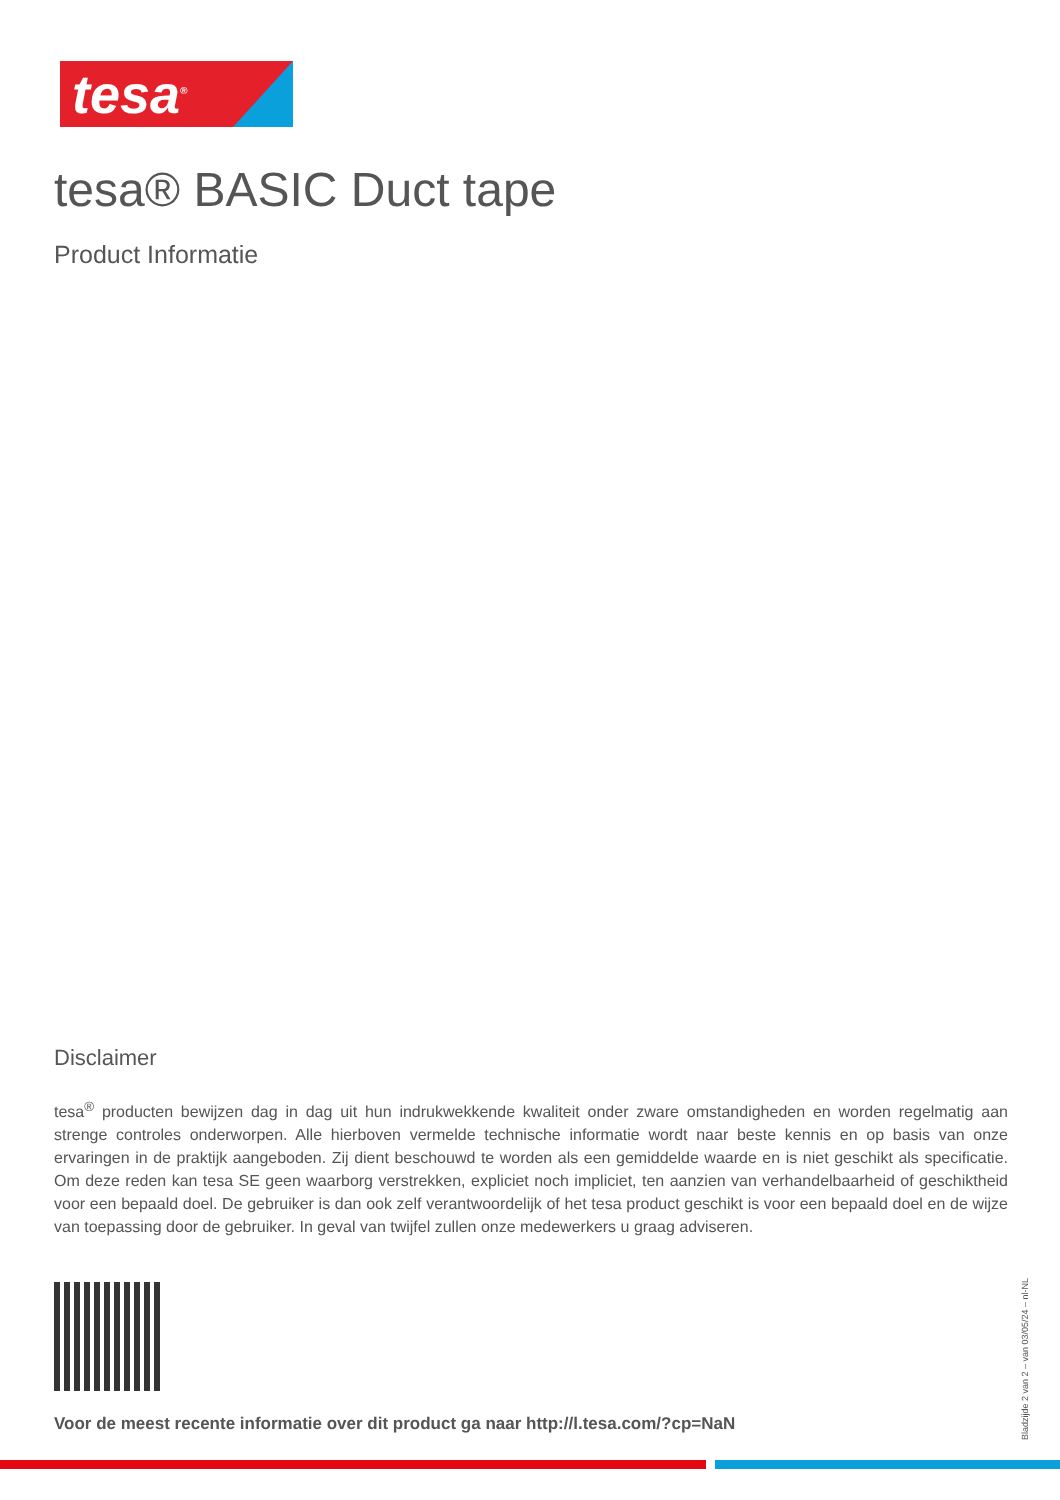tesa<sup>®</sup>
tesa® BASIC Duct tape
Product Informatie
Disclaimer
tesa<sup>®</sup> producten bewijzen dag in dag uit hun indrukwekkende kwaliteit onder zware omstandigheden en worden regelmatig aan strenge controles onderworpen. Alle hierboven vermelde technische informatie wordt naar beste kennis en op basis van onze ervaringen in de praktijk aangeboden. Zij dient beschouwd te worden als een gemiddelde waarde en is niet geschikt als specificatie. Om deze reden kan tesa SE geen waarborg verstrekken, expliciet noch impliciet, ten aanzien van verhandelbaarheid of geschiktheid voor een bepaald doel. De gebruiker is dan ook zelf verantwoordelijk of het tesa product geschikt is voor een bepaald doel en de wijze van toepassing door de gebruiker. In geval van twijfel zullen onze medewerkers u graag adviseren.
Voor de meest recente informatie over dit product ga naar http://l.tesa.com/?cp=NaN
Bladzijde 2 van 2 – van 03/05/24 – nl-NL